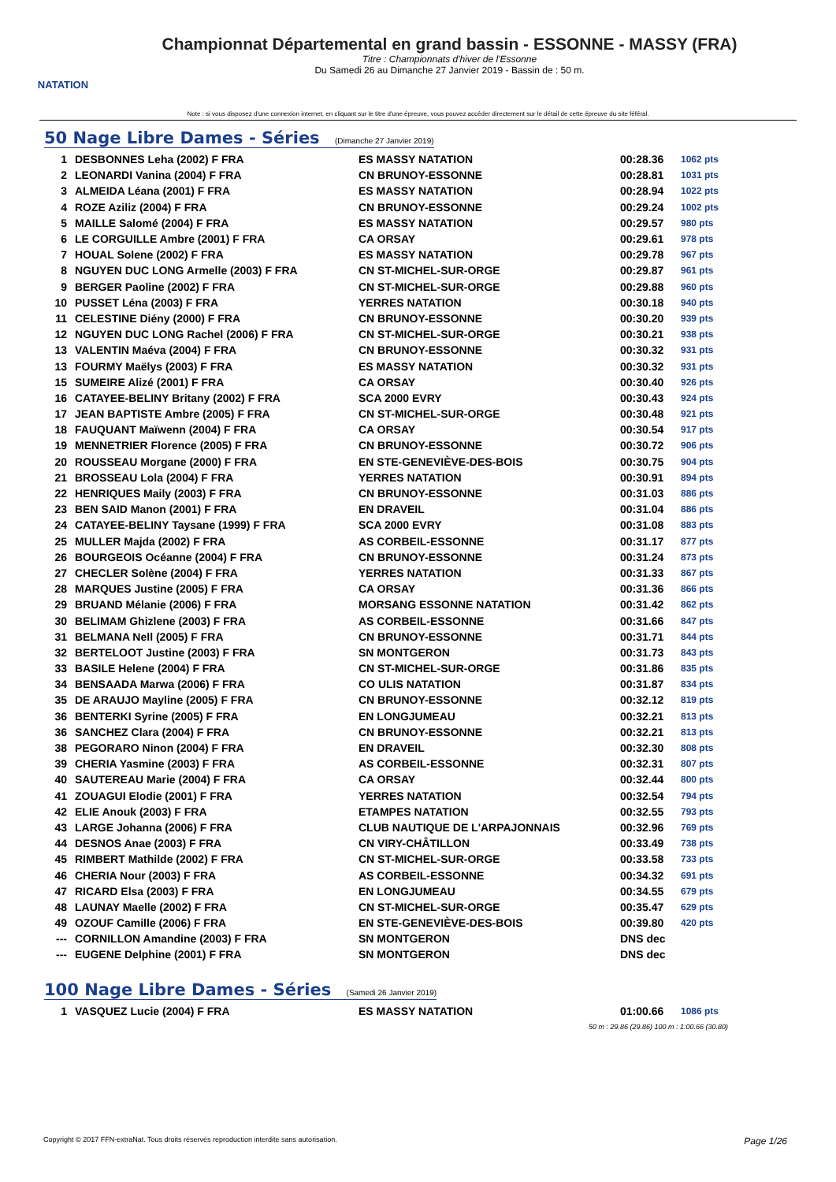NATATION
Championnat Départemental en grand bassin - ESSONNE - MASSY (FRA)
Titre : Championnats d'hiver de l'Essonne
Du Samedi 26 au Dimanche 27 Janvier 2019 - Bassin de : 50 m.
Note : si vous disposez d'une connexion internet, en cliquant sur le titre d'une épreuve, vous pouvez accéder directement sur le détail de cette épreuve du site féféral.
50 Nage Libre Dames - Séries (Dimanche 27 Janvier 2019)
| 1 | DESBONNES Leha (2002) F FRA | ES MASSY NATATION | 00:28.36 | 1062 pts |
| 2 | LEONARDI Vanina (2004) F FRA | CN BRUNOY-ESSONNE | 00:28.81 | 1031 pts |
| 3 | ALMEIDA Léana (2001) F FRA | ES MASSY NATATION | 00:28.94 | 1022 pts |
| 4 | ROZE Aziliz (2004) F FRA | CN BRUNOY-ESSONNE | 00:29.24 | 1002 pts |
| 5 | MAILLE Salomé (2004) F FRA | ES MASSY NATATION | 00:29.57 | 980 pts |
| 6 | LE CORGUILLE Ambre (2001) F FRA | CA ORSAY | 00:29.61 | 978 pts |
| 7 | HOUAL Solene (2002) F FRA | ES MASSY NATATION | 00:29.78 | 967 pts |
| 8 | NGUYEN DUC LONG Armelle (2003) F FRA | CN ST-MICHEL-SUR-ORGE | 00:29.87 | 961 pts |
| 9 | BERGER Paoline (2002) F FRA | CN ST-MICHEL-SUR-ORGE | 00:29.88 | 960 pts |
| 10 | PUSSET Léna (2003) F FRA | YERRES NATATION | 00:30.18 | 940 pts |
| 11 | CELESTINE Diény (2000) F FRA | CN BRUNOY-ESSONNE | 00:30.20 | 939 pts |
| 12 | NGUYEN DUC LONG Rachel (2006) F FRA | CN ST-MICHEL-SUR-ORGE | 00:30.21 | 938 pts |
| 13 | VALENTIN Maéva (2004) F FRA | CN BRUNOY-ESSONNE | 00:30.32 | 931 pts |
| 13 | FOURMY Maëlys (2003) F FRA | ES MASSY NATATION | 00:30.32 | 931 pts |
| 15 | SUMEIRE Alizé (2001) F FRA | CA ORSAY | 00:30.40 | 926 pts |
| 16 | CATAYEE-BELINY Britany (2002) F FRA | SCA 2000 EVRY | 00:30.43 | 924 pts |
| 17 | JEAN BAPTISTE Ambre (2005) F FRA | CN ST-MICHEL-SUR-ORGE | 00:30.48 | 921 pts |
| 18 | FAUQUANT Maïwenn (2004) F FRA | CA ORSAY | 00:30.54 | 917 pts |
| 19 | MENNETRIER Florence (2005) F FRA | CN BRUNOY-ESSONNE | 00:30.72 | 906 pts |
| 20 | ROUSSEAU Morgane (2000) F FRA | EN STE-GENEVIÈVE-DES-BOIS | 00:30.75 | 904 pts |
| 21 | BROSSEAU Lola (2004) F FRA | YERRES NATATION | 00:30.91 | 894 pts |
| 22 | HENRIQUES Maily (2003) F FRA | CN BRUNOY-ESSONNE | 00:31.03 | 886 pts |
| 23 | BEN SAID Manon (2001) F FRA | EN DRAVEIL | 00:31.04 | 886 pts |
| 24 | CATAYEE-BELINY Taysane (1999) F FRA | SCA 2000 EVRY | 00:31.08 | 883 pts |
| 25 | MULLER Majda (2002) F FRA | AS CORBEIL-ESSONNE | 00:31.17 | 877 pts |
| 26 | BOURGEOIS Océanne (2004) F FRA | CN BRUNOY-ESSONNE | 00:31.24 | 873 pts |
| 27 | CHECLER Solène (2004) F FRA | YERRES NATATION | 00:31.33 | 867 pts |
| 28 | MARQUES Justine (2005) F FRA | CA ORSAY | 00:31.36 | 866 pts |
| 29 | BRUAND Mélanie (2006) F FRA | MORSANG ESSONNE NATATION | 00:31.42 | 862 pts |
| 30 | BELIMAM Ghizlene (2003) F FRA | AS CORBEIL-ESSONNE | 00:31.66 | 847 pts |
| 31 | BELMANA Nell (2005) F FRA | CN BRUNOY-ESSONNE | 00:31.71 | 844 pts |
| 32 | BERTELOOT Justine (2003) F FRA | SN MONTGERON | 00:31.73 | 843 pts |
| 33 | BASILE Helene (2004) F FRA | CN ST-MICHEL-SUR-ORGE | 00:31.86 | 835 pts |
| 34 | BENSAADA Marwa (2006) F FRA | CO ULIS NATATION | 00:31.87 | 834 pts |
| 35 | DE ARAUJO Mayline (2005) F FRA | CN BRUNOY-ESSONNE | 00:32.12 | 819 pts |
| 36 | BENTERKI Syrine (2005) F FRA | EN LONGJUMEAU | 00:32.21 | 813 pts |
| 36 | SANCHEZ Clara (2004) F FRA | CN BRUNOY-ESSONNE | 00:32.21 | 813 pts |
| 38 | PEGORARO Ninon (2004) F FRA | EN DRAVEIL | 00:32.30 | 808 pts |
| 39 | CHERIA Yasmine (2003) F FRA | AS CORBEIL-ESSONNE | 00:32.31 | 807 pts |
| 40 | SAUTEREAU Marie (2004) F FRA | CA ORSAY | 00:32.44 | 800 pts |
| 41 | ZOUAGUI Elodie (2001) F FRA | YERRES NATATION | 00:32.54 | 794 pts |
| 42 | ELIE Anouk (2003) F FRA | ETAMPES NATATION | 00:32.55 | 793 pts |
| 43 | LARGE Johanna (2006) F FRA | CLUB NAUTIQUE DE L'ARPAJONNAIS | 00:32.96 | 769 pts |
| 44 | DESNOS Anae (2003) F FRA | CN VIRY-CHÂTILLON | 00:33.49 | 738 pts |
| 45 | RIMBERT Mathilde (2002) F FRA | CN ST-MICHEL-SUR-ORGE | 00:33.58 | 733 pts |
| 46 | CHERIA Nour (2003) F FRA | AS CORBEIL-ESSONNE | 00:34.32 | 691 pts |
| 47 | RICARD Elsa (2003) F FRA | EN LONGJUMEAU | 00:34.55 | 679 pts |
| 48 | LAUNAY Maelle (2002) F FRA | CN ST-MICHEL-SUR-ORGE | 00:35.47 | 629 pts |
| 49 | OZOUF Camille (2006) F FRA | EN STE-GENEVIÈVE-DES-BOIS | 00:39.80 | 420 pts |
| --- | CORNILLON Amandine (2003) F FRA | SN MONTGERON | DNS dec | |
| --- | EUGENE Delphine (2001) F FRA | SN MONTGERON | DNS dec | |
100 Nage Libre Dames - Séries (Samedi 26 Janvier 2019)
| 1 | VASQUEZ Lucie (2004) F FRA | ES MASSY NATATION | 01:00.66 | 1086 pts |
| 50 m : 29.86 (29.86) 100 m : 1:00.66 (30.80) | | | | |
Copyright © 2017 FFN-extraNat. Tous droits réservés reproduction interdite sans autorisation. Page 1/26